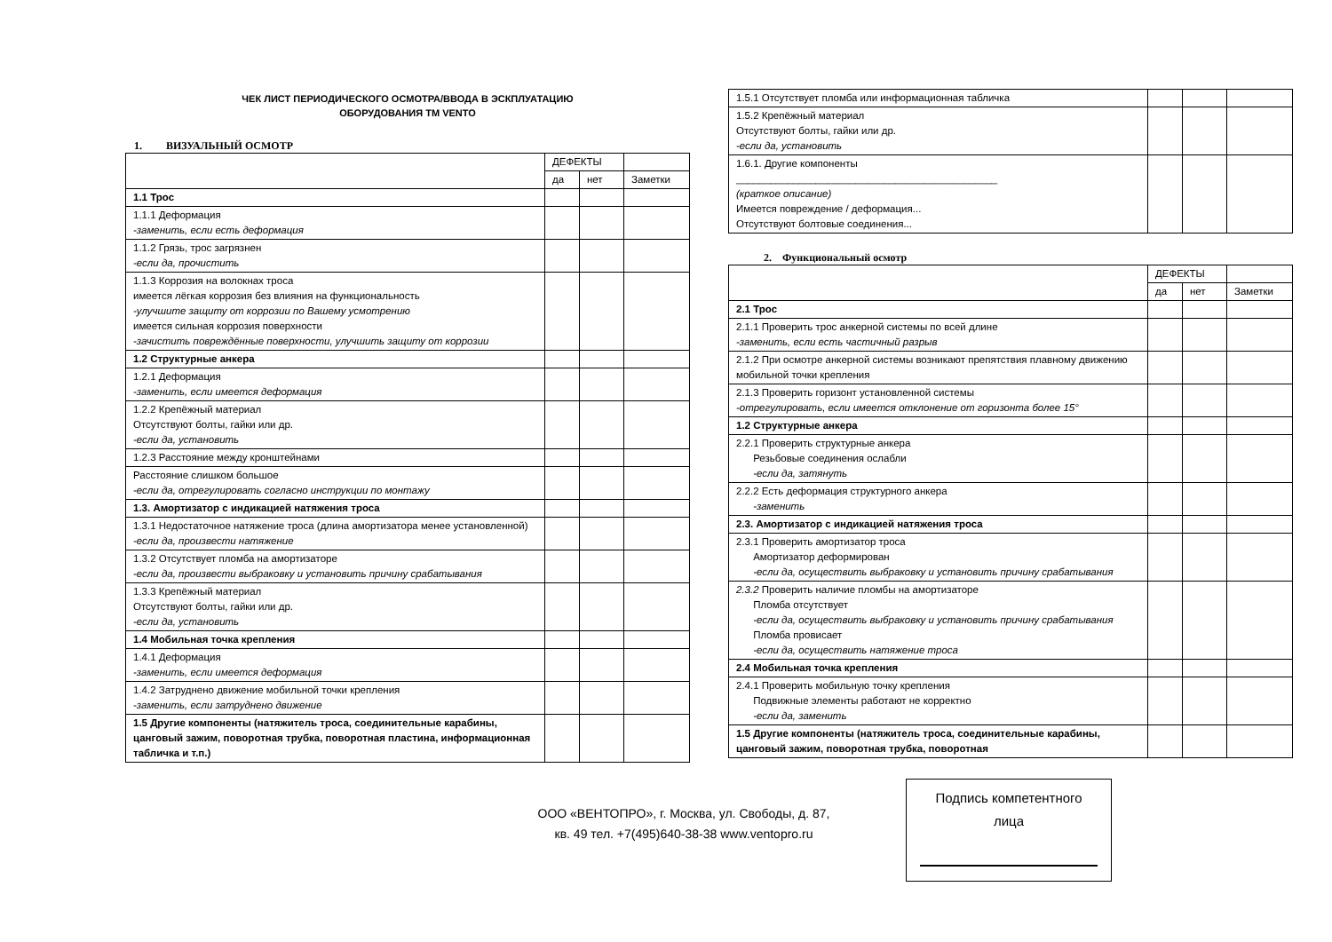ЧЕК ЛИСТ ПЕРИОДИЧЕСКОГО ОСМОТРА/ВВОДА В ЭСКПЛУАТАЦИЮ
ОБОРУДОВАНИЯ ТМ VENTO
1. ВИЗУАЛЬНЫЙ ОСМОТР
| | ДЕФЕКТЫ | | |
| | да | нет | Заметки |
| 1.1 Трос | | | |
| 1.1.1 Деформация -заменить, если есть деформация | | | |
| 1.1.2 Грязь, трос загрязнен -если да, прочистить | | | |
| 1.1.3 Коррозия на волокнах троса имеется лёгкая коррозия без влияния на функциональность -улучшите защиту от коррозии по Вашему усмотрению имеется сильная коррозия поверхности -зачистить повреждённые поверхности, улучшить защиту от коррозии | | | |
| 1.2 Структурные анкера | | | |
| 1.2.1 Деформация -заменить, если имеется деформация | | | |
| 1.2.2 Крепёжный материал Отсутствуют болты, гайки или др. -если да, установить | | | |
| 1.2.3 Расстояние между кронштейнами | | | |
| Расстояние слишком большое -если да, отрегулировать согласно инструкции по монтажу | | | |
| 1.3. Амортизатор с индикацией натяжения троса | | | |
| 1.3.1 Недостаточное натяжение троса (длина амортизатора менее установленной) -если да, произвести натяжение | | | |
| 1.3.2 Отсутствует пломба на амортизаторе -если да, произвести выбраковку и установить причину срабатывания | | | |
| 1.3.3 Крепёжный материал Отсутствуют болты, гайки или др. -если да, установить | | | |
| 1.4 Мобильная точка крепления | | | |
| 1.4.1 Деформация -заменить, если имеется деформация | | | |
| 1.4.2 Затруднено движение мобильной точки крепления -заменить, если затруднено движение | | | |
| 1.5 Другие компоненты (натяжитель троса, соединительные карабины, цанговый зажим, поворотная трубка, поворотная пластина, информационная табличка и т.п.) | | | |
| 1.5.1 Отсутствует пломба или информационная табличка | | | |
| 1.5.2 Крепёжный материал Отсутствуют болты, гайки или др. -если да, установить | | | |
| 1.6.1. Другие компоненты ______________________________________________ (краткое описание) Имеется повреждение / деформация... Отсутствуют болтовые соединения... | | | |
2. Функциональный осмотр
| | ДЕФЕКТЫ | | |
| | да | нет | Заметки |
| 2.1 Трос | | | |
| 2.1.1 Проверить трос анкерной системы по всей длине -заменить, если есть частичный разрыв | | | |
| 2.1.2 При осмотре анкерной системы возникают препятствия плавному движению мобильной точки крепления | | | |
| 2.1.3 Проверить горизонт установленной системы -отрегулировать, если имеется отклонение от горизонта более 15° | | | |
| 1.2 Структурные анкера | | | |
| 2.2.1 Проверить структурные анкера Резьбовые соединения ослабли -если да, затянуть | | | |
| 2.2.2 Есть деформация структурного анкера -заменить | | | |
| 2.3. Амортизатор с индикацией натяжения троса | | | |
| 2.3.1 Проверить амортизатор троса Амортизатор деформирован -если да, осуществить выбраковку и установить причину срабатывания | | | |
| 2.3.2 Проверить наличие пломбы на амортизаторе Пломба отсутствует -если да, осуществить выбраковку и установить причину срабатывания Пломба провисает -если да, осуществить натяжение троса | | | |
| 2.4 Мобильная точка крепления | | | |
| 2.4.1 Проверить мобильную точку крепления Подвижные элементы работают не корректно -если да, заменить | | | |
| 1.5 Другие компоненты (натяжитель троса, соединительные карабины, цанговый зажим, поворотная трубка, поворотная | | | |
ООО «ВЕНТОПРО», г. Москва, ул. Свободы, д. 87, кв. 49 тел. +7(495)640-38-38 www.ventopro.ru
Подпись компетентного
лица